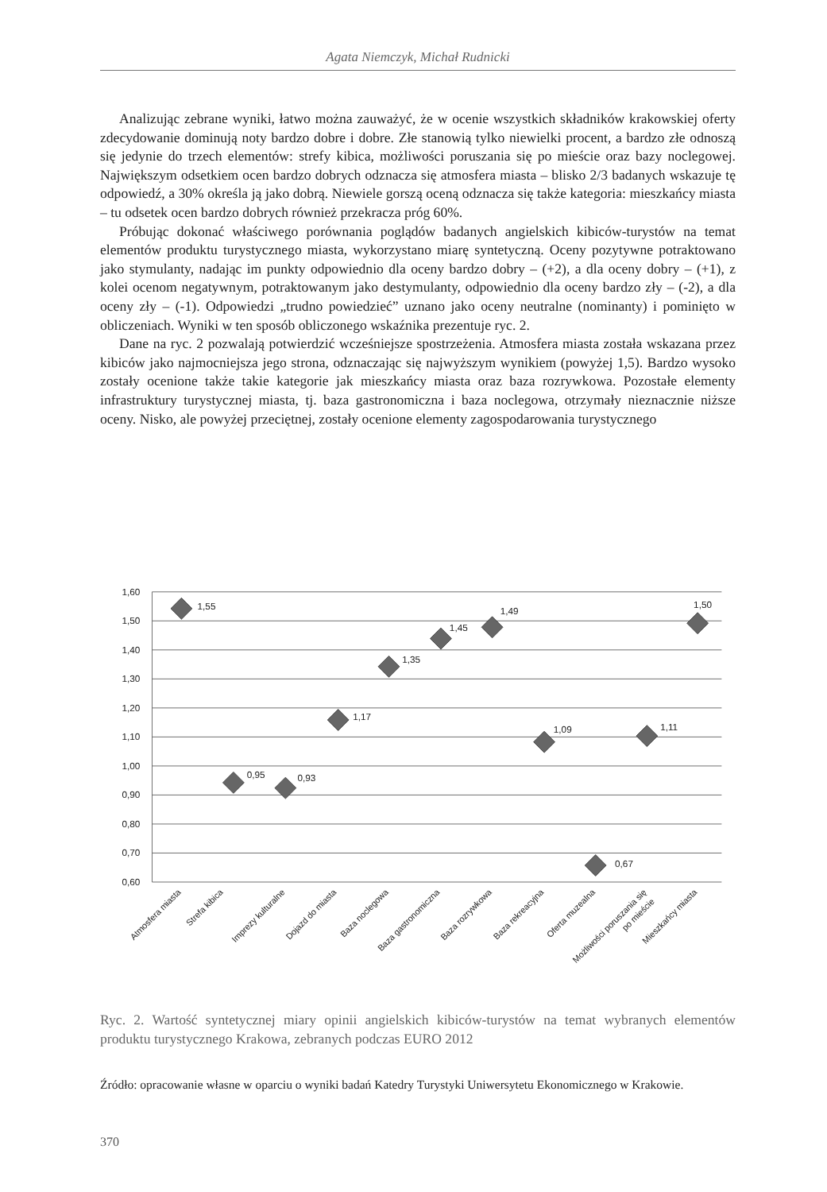Agata Niemczyk, Michał Rudnicki
Analizując zebrane wyniki, łatwo można zauważyć, że w ocenie wszystkich składników krakowskiej oferty zdecydowanie dominują noty bardzo dobre i dobre. Złe stanowią tylko niewielki procent, a bardzo złe odnoszą się jedynie do trzech elementów: strefy kibica, możliwości poruszania się po mieście oraz bazy noclegowej. Największym odsetkiem ocen bardzo dobrych odznacza się atmosfera miasta – blisko 2/3 badanych wskazuje tę odpowiedź, a 30% określa ją jako dobrą. Niewiele gorszą oceną odznacza się także kategoria: mieszkańcy miasta – tu odsetek ocen bardzo dobrych również przekracza próg 60%.
Próbując dokonać właściwego porównania poglądów badanych angielskich kibiców-turystów na temat elementów produktu turystycznego miasta, wykorzystano miarę syntetyczną. Oceny pozytywne potraktowano jako stymulanty, nadając im punkty odpowiednio dla oceny bardzo dobry – (+2), a dla oceny dobry – (+1), z kolei ocenom negatywnym, potraktowanym jako destymulanty, odpowiednio dla oceny bardzo zły – (-2), a dla oceny zły – (-1). Odpowiedzi „trudno powiedzieć” uznano jako oceny neutralne (nominanty) i pominięto w obliczeniach. Wyniki w ten sposób obliczonego wskaźnika prezentuje ryc. 2.
Dane na ryc. 2 pozwalają potwierdzić wcześniejsze spostrzeżenia. Atmosfera miasta została wskazana przez kibiców jako najmocniejsza jego strona, odznaczając się najwyższym wynikiem (powyżej 1,5). Bardzo wysoko zostały ocenione także takie kategorie jak mieszkańcy miasta oraz baza rozrywkowa. Pozostałe elementy infrastruktury turystycznej miasta, tj. baza gastronomiczna i baza noclegowa, otrzymały nieznacznie niższe oceny. Nisko, ale powyżej przeciętnej, zostały ocenione elementy zagospodarowania turystycznego
1,60
1,50
1,40
1,30
1,20
1,10
1,00
0,90
0,80
0,70
0,60
1,55
0,95
0,93
1,17
1,35
1,45
1,49
1,09
0,67
1,11
1,50
Atmosfera miasta
Strefa kibica
Imprezy kulturalne
Dojazd do miasta
Baza noclegowa
Baza gastronomiczna
Baza rozrywkowa
Baza rekreacyjna
Oferta muzealna
Możliwości poruszania się
po mieście
Mieszkańcy miasta
Ryc. 2. Wartość syntetycznej miary opinii angielskich kibiców-turystów na temat wybranych elementów produktu turystycznego Krakowa, zebranych podczas EURO 2012
Źródło: opracowanie własne w oparciu o wyniki badań Katedry Turystyki Uniwersytetu Ekonomicznego w Krakowie.
370